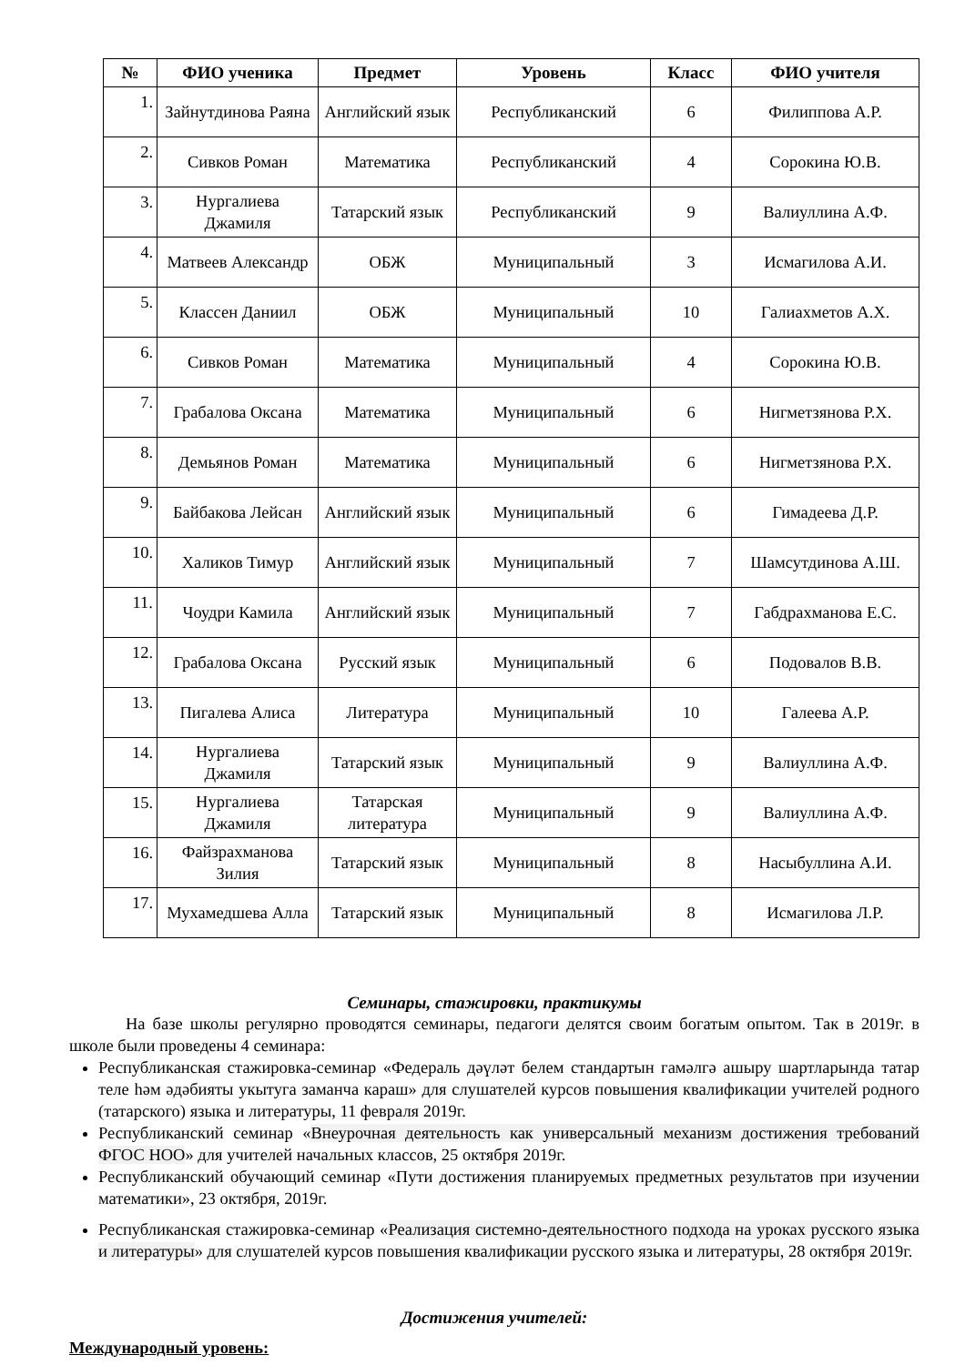| № | ФИО ученика | Предмет | Уровень | Класс | ФИО учителя |
| --- | --- | --- | --- | --- | --- |
| 1. | Зайнутдинова Раяна | Английский язык | Республиканский | 6 | Филиппова А.Р. |
| 2. | Сивков Роман | Математика | Республиканский | 4 | Сорокина Ю.В. |
| 3. | Нургалиева Джамиля | Татарский язык | Республиканский | 9 | Валиуллина А.Ф. |
| 4. | Матвеев Александр | ОБЖ | Муниципальный | 3 | Исмагилова А.И. |
| 5. | Классен Даниил | ОБЖ | Муниципальный | 10 | Галиахметов А.Х. |
| 6. | Сивков Роман | Математика | Муниципальный | 4 | Сорокина Ю.В. |
| 7. | Грабалова Оксана | Математика | Муниципальный | 6 | Нигметзянова Р.Х. |
| 8. | Демьянов Роман | Математика | Муниципальный | 6 | Нигметзянова Р.Х. |
| 9. | Байбакова Лейсан | Английский язык | Муниципальный | 6 | Гимадеева Д.Р. |
| 10. | Халиков Тимур | Английский язык | Муниципальный | 7 | Шамсутдинова А.Ш. |
| 11. | Чоудри Камила | Английский язык | Муниципальный | 7 | Габдрахманова Е.С. |
| 12. | Грабалова Оксана | Русский язык | Муниципальный | 6 | Подовалов В.В. |
| 13. | Пигалева Алиса | Литература | Муниципальный | 10 | Галеева А.Р. |
| 14. | Нургалиева Джамиля | Татарский язык | Муниципальный | 9 | Валиуллина А.Ф. |
| 15. | Нургалиева Джамиля | Татарская литература | Муниципальный | 9 | Валиуллина А.Ф. |
| 16. | Файзрахманова Зилия | Татарский язык | Муниципальный | 8 | Насыбуллина А.И. |
| 17. | Мухамедшева Алла | Татарский язык | Муниципальный | 8 | Исмагилова Л.Р. |
Семинары, стажировки, практикумы
На базе школы регулярно проводятся семинары, педагоги делятся своим богатым опытом. Так в 2019г. в школе были проведены 4 семинара:
Республиканская стажировка-семинар «Федераль дәүләт белем стандартын гамәлгә ашыру шартларында татар теле һәм әдәбияты укытуга заманча караш» для слушателей курсов повышения квалификации учителей родного (татарского) языка и литературы, 11 февраля 2019г.
Республиканский семинар «Внеурочная деятельность как универсальный механизм достижения требований ФГОС НОО» для учителей начальных классов, 25 октября 2019г.
Республиканский обучающий семинар «Пути достижения планируемых предметных результатов при изучении математики», 23 октября, 2019г.
Республиканская стажировка-семинар «Реализация системно-деятельностного подхода на уроках русского языка и литературы» для слушателей курсов повышения квалификации русского языка и литературы, 28 октября 2019г.
Достижения учителей:
Международный уровень: